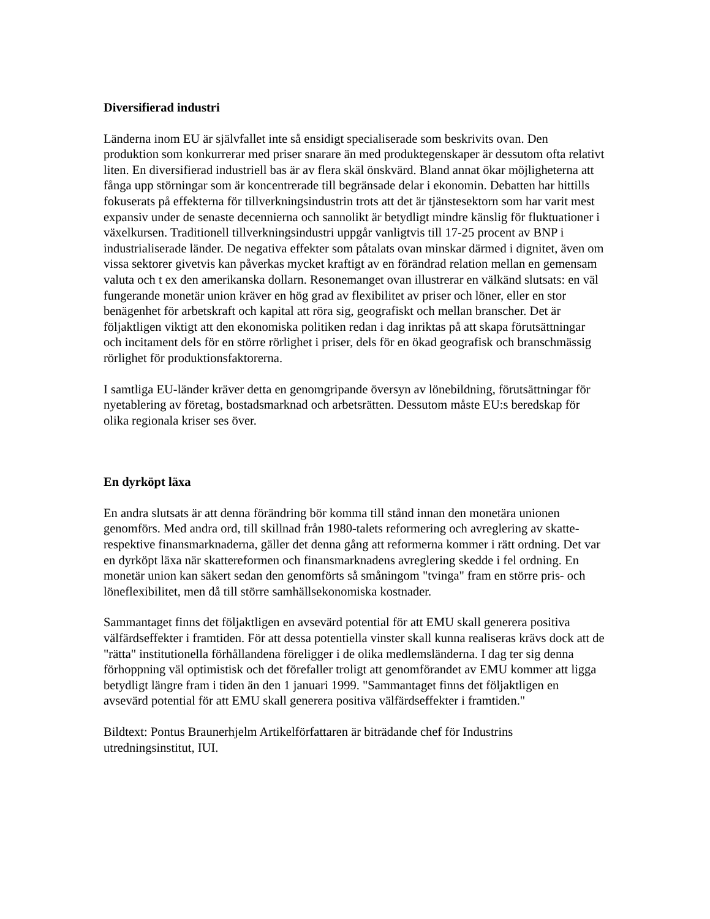Diversifierad industri
Länderna inom EU är självfallet inte så ensidigt specialiserade som beskrivits ovan. Den produktion som konkurrerar med priser snarare än med produktegenskaper är dessutom ofta relativt liten. En diversifierad industriell bas är av flera skäl önskvärd. Bland annat ökar möjligheterna att fånga upp störningar som är koncentrerade till begränsade delar i ekonomin. Debatten har hittills fokuserats på effekterna för tillverkningsindustrin trots att det är tjänstesektorn som har varit mest expansiv under de senaste decennierna och sannolikt är betydligt mindre känslig för fluktuationer i växelkursen. Traditionell tillverkningsindustri uppgår vanligtvis till 17-25 procent av BNP i industrialiserade länder. De negativa effekter som påtalats ovan minskar därmed i dignitet, även om vissa sektorer givetvis kan påverkas mycket kraftigt av en förändrad relation mellan en gemensam valuta och t ex den amerikanska dollarn. Resonemanget ovan illustrerar en välkänd slutsats: en väl fungerande monetär union kräver en hög grad av flexibilitet av priser och löner, eller en stor benägenhet för arbetskraft och kapital att röra sig, geografiskt och mellan branscher. Det är följaktligen viktigt att den ekonomiska politiken redan i dag inriktas på att skapa förutsättningar och incitament dels för en större rörlighet i priser, dels för en ökad geografisk och branschmässig rörlighet för produktionsfaktorerna.
I samtliga EU-länder kräver detta en genomgripande översyn av lönebildning, förutsättningar för nyetablering av företag, bostadsmarknad och arbetsrätten. Dessutom måste EU:s beredskap för olika regionala kriser ses över.
En dyrköpt läxa
En andra slutsats är att denna förändring bör komma till stånd innan den monetära unionen genomförs. Med andra ord, till skillnad från 1980-talets reformering och avreglering av skatte- respektive finansmarknaderna, gäller det denna gång att reformerna kommer i rätt ordning. Det var en dyrköpt läxa när skattereformen och finansmarknadens avreglering skedde i fel ordning. En monetär union kan säkert sedan den genomförts så småningom "tvinga" fram en större pris- och löneflexibilitet, men då till större samhällsekonomiska kostnader.
Sammantaget finns det följaktligen en avsevärd potential för att EMU skall generera positiva välfärdseffekter i framtiden. För att dessa potentiella vinster skall kunna realiseras krävs dock att de "rätta" institutionella förhållandena föreligger i de olika medlemsländerna. I dag ter sig denna förhoppning väl optimistisk och det förefaller troligt att genomförandet av EMU kommer att ligga betydligt längre fram i tiden än den 1 januari 1999. "Sammantaget finns det följaktligen en avsevärd potential för att EMU skall generera positiva välfärdseffekter i framtiden."
Bildtext: Pontus Braunerhjelm Artikelförfattaren är biträdande chef för Industrins utredningsinstitut, IUI.